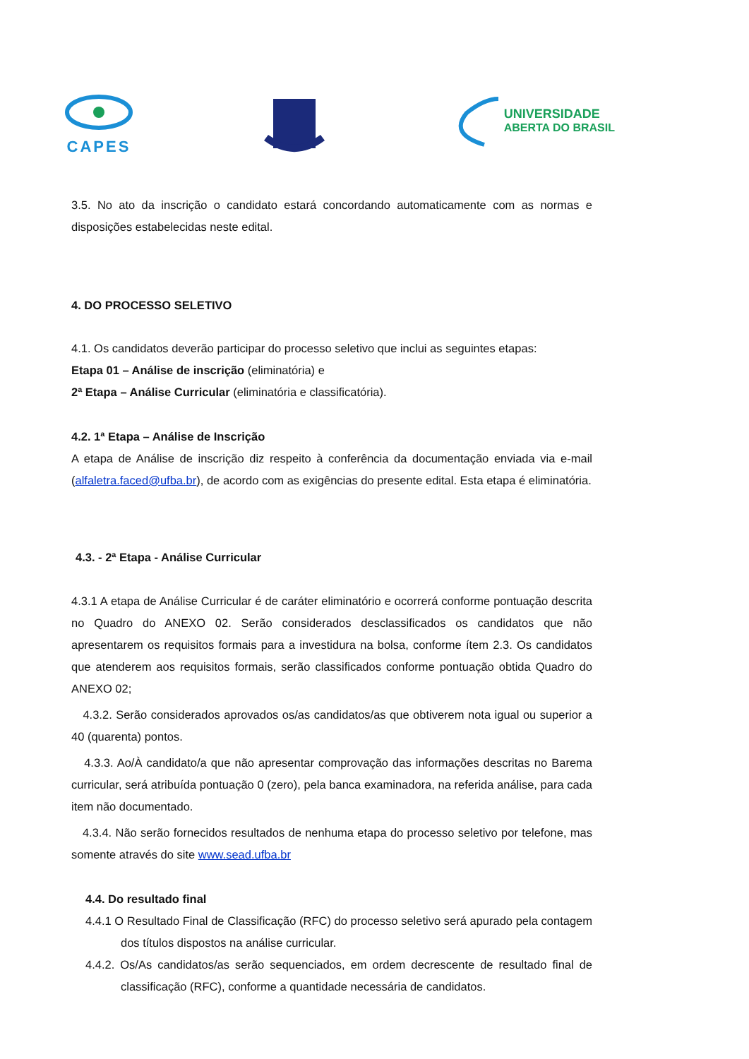CAPES
UNIVERSIDADE
ABERTA DO BRASIL
3.5. No ato da inscrição o candidato estará concordando automaticamente com as normas e disposições estabelecidas neste edital.
4. DO PROCESSO SELETIVO
4.1. Os candidatos deverão participar do processo seletivo que inclui as seguintes etapas:
Etapa 01 – Análise de inscrição (eliminatória) e
2ª Etapa – Análise Curricular (eliminatória e classificatória).
4.2. 1ª Etapa – Análise de Inscrição
A etapa de Análise de inscrição diz respeito à conferência da documentação enviada via e-mail (alfaletra.faced@ufba.br), de acordo com as exigências do presente edital. Esta etapa é eliminatória.
4.3. - 2ª Etapa - Análise Curricular
4.3.1 A etapa de Análise Curricular é de caráter eliminatório e ocorrerá conforme pontuação descrita no Quadro do ANEXO 02. Serão considerados desclassificados os candidatos que não apresentarem os requisitos formais para a investidura na bolsa, conforme ítem 2.3. Os candidatos que atenderem aos requisitos formais, serão classificados conforme pontuação obtida Quadro do ANEXO 02;
4.3.2. Serão considerados aprovados os/as candidatos/as que obtiverem nota igual ou superior a 40 (quarenta) pontos.
4.3.3. Ao/À candidato/a que não apresentar comprovação das informações descritas no Barema curricular, será atribuída pontuação 0 (zero), pela banca examinadora, na referida análise, para cada item não documentado.
4.3.4. Não serão fornecidos resultados de nenhuma etapa do processo seletivo por telefone, mas somente através do site www.sead.ufba.br
4.4. Do resultado final
4.4.1 O Resultado Final de Classificação (RFC) do processo seletivo será apurado pela contagem dos títulos dispostos na análise curricular.
4.4.2. Os/As candidatos/as serão sequenciados, em ordem decrescente de resultado final de classificação (RFC), conforme a quantidade necessária de candidatos.